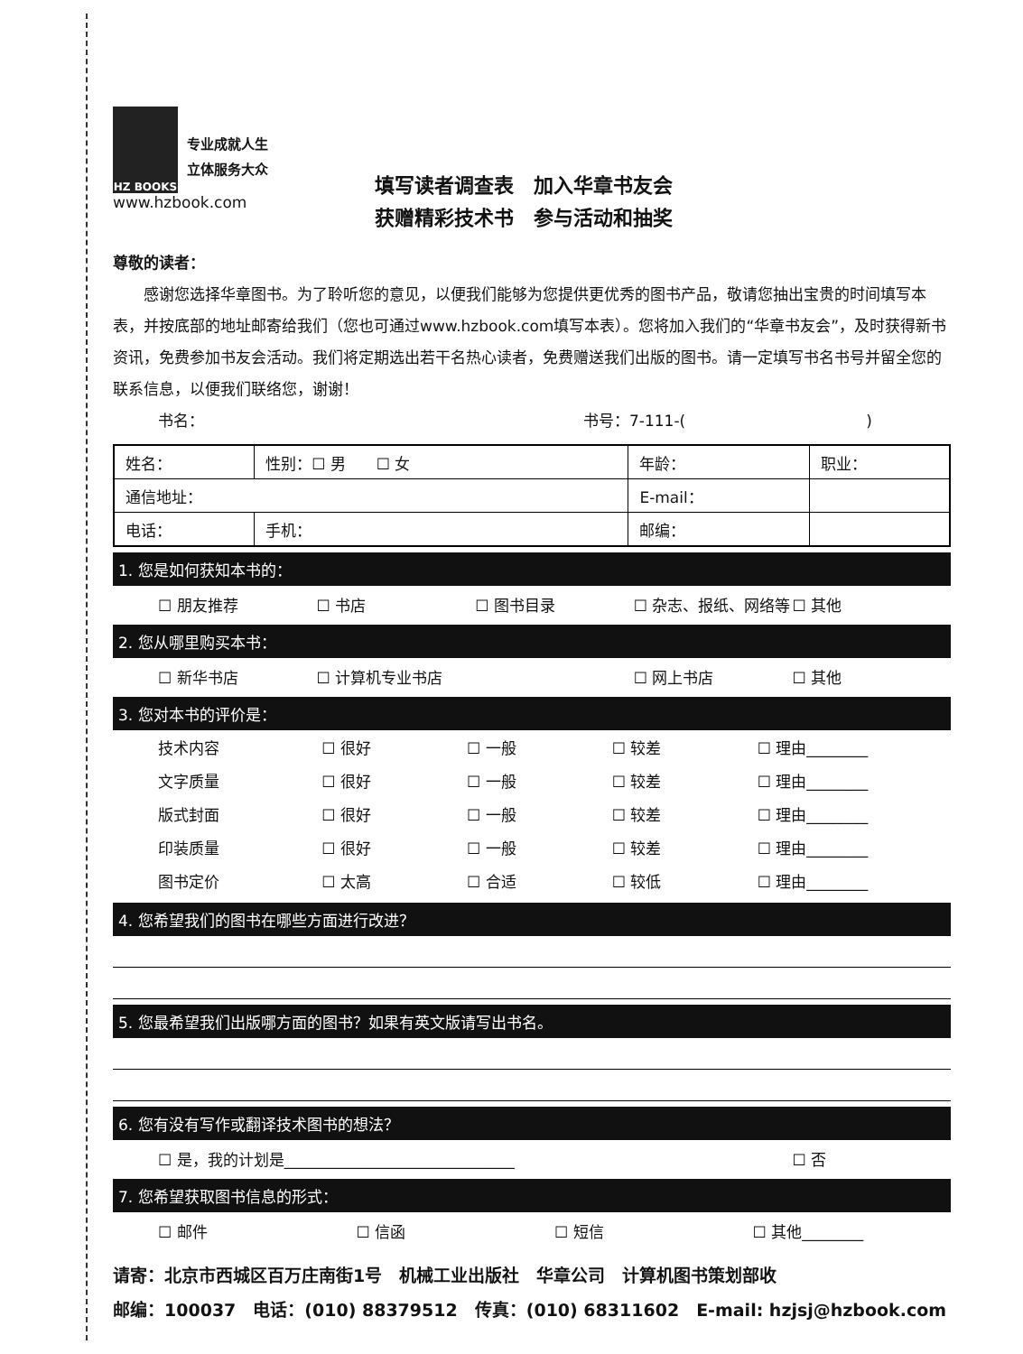HZ BOOKS
专业成就人生
立体服务大众
www.hzbook.com
填写读者调查表　加入华章书友会
获赠精彩技术书　参与活动和抽奖
尊敬的读者：
　　感谢您选择华章图书。为了聆听您的意见，以便我们能够为您提供更优秀的图书产品，敬请您抽出宝贵的时间填写本表，并按底部的地址邮寄给我们（您也可通过www.hzbook.com填写本表）。您将加入我们的“华章书友会”，及时获得新书资讯，免费参加书友会活动。我们将定期选出若干名热心读者，免费赠送我们出版的图书。请一定填写书名书号并留全您的联系信息，以便我们联络您，谢谢！
书名： 书号：7-111-()
| 姓名： | 性别：☐ 男 ☐ 女 | 年龄： | 职业： |
| 通信地址： | | E-mail： | |
| 电话： | 手机： | 邮编： | |
1. 您是如何获知本书的：
☐ 朋友推荐 ☐ 书店 ☐ 图书目录 ☐ 杂志、报纸、网络等 ☐ 其他
2. 您从哪里购买本书：
☐ 新华书店 ☐ 计算机专业书店 ☐ 网上书店 ☐ 其他
3. 您对本书的评价是：
| 技术内容 | ☐ 很好 | ☐ 一般 | ☐ 较差 | ☐ 理由________ |
| 文字质量 | ☐ 很好 | ☐ 一般 | ☐ 较差 | ☐ 理由________ |
| 版式封面 | ☐ 很好 | ☐ 一般 | ☐ 较差 | ☐ 理由________ |
| 印装质量 | ☐ 很好 | ☐ 一般 | ☐ 较差 | ☐ 理由________ |
| 图书定价 | ☐ 太高 | ☐ 合适 | ☐ 较低 | ☐ 理由________ |
4. 您希望我们的图书在哪些方面进行改进？
5. 您最希望我们出版哪方面的图书？如果有英文版请写出书名。
6. 您有没有写作或翻译技术图书的想法？
☐ 是，我的计划是______________________________ ☐ 否
7. 您希望获取图书信息的形式：
☐ 邮件 ☐ 信函 ☐ 短信 ☐ 其他________
请寄：北京市西城区百万庄南街1号　机械工业出版社　华章公司　计算机图书策划部收
邮编：100037　电话：(010) 88379512　传真：(010) 68311602　E-mail: hzjsj@hzbook.com